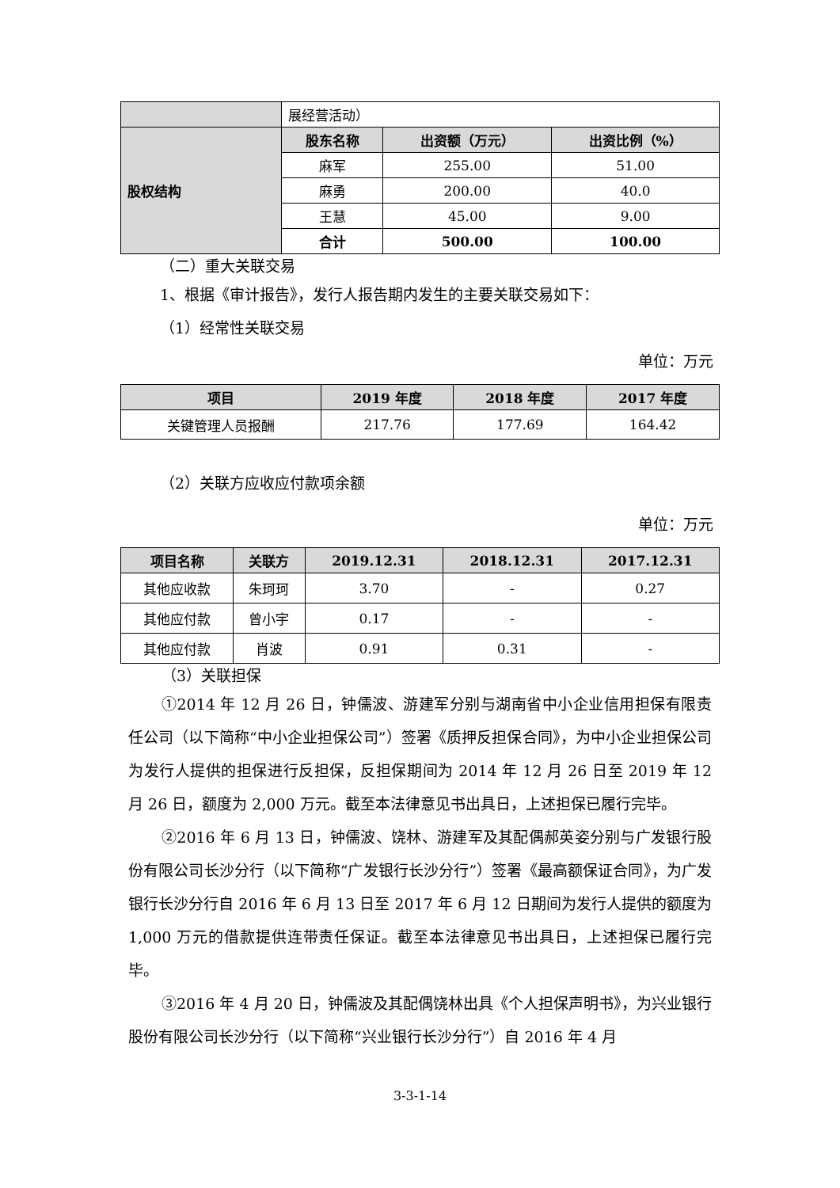| | 展经营活动） | | |
| 股权结构 | 股东名称 | 出资额（万元） | 出资比例（%） |
| | 麻军 | 255.00 | 51.00 |
| | 麻勇 | 200.00 | 40.0 |
| | 王慧 | 45.00 | 9.00 |
| | 合计 | 500.00 | 100.00 |
（二）重大关联交易
1、根据《审计报告》，发行人报告期内发生的主要关联交易如下：
（1）经常性关联交易
单位：万元
| 项目 | 2019 年度 | 2018 年度 | 2017 年度 |
| --- | --- | --- | --- |
| 关键管理人员报酬 | 217.76 | 177.69 | 164.42 |
（2）关联方应收应付款项余额
单位：万元
| 项目名称 | 关联方 | 2019.12.31 | 2018.12.31 | 2017.12.31 |
| --- | --- | --- | --- | --- |
| 其他应收款 | 朱珂珂 | 3.70 | - | 0.27 |
| 其他应付款 | 曾小宇 | 0.17 | - | - |
| 其他应付款 | 肖波 | 0.91 | 0.31 | - |
（3）关联担保
①2014 年 12 月 26 日，钟儒波、游建军分别与湖南省中小企业信用担保有限责任公司（以下简称“中小企业担保公司”）签署《质押反担保合同》，为中小企业担保公司为发行人提供的担保进行反担保，反担保期间为 2014 年 12 月 26 日至 2019 年 12 月 26 日，额度为 2,000 万元。截至本法律意见书出具日，上述担保已履行完毕。
②2016 年 6 月 13 日，钟儒波、饶林、游建军及其配偶郝英姿分别与广发银行股份有限公司长沙分行（以下简称“广发银行长沙分行”）签署《最高额保证合同》，为广发银行长沙分行自 2016 年 6 月 13 日至 2017 年 6 月 12 日期间为发行人提供的额度为 1,000 万元的借款提供连带责任保证。截至本法律意见书出具日，上述担保已履行完毕。
③2016 年 4 月 20 日，钟儒波及其配偶饶林出具《个人担保声明书》，为兴业银行股份有限公司长沙分行（以下简称“兴业银行长沙分行”）自 2016 年 4 月
3-3-1-14